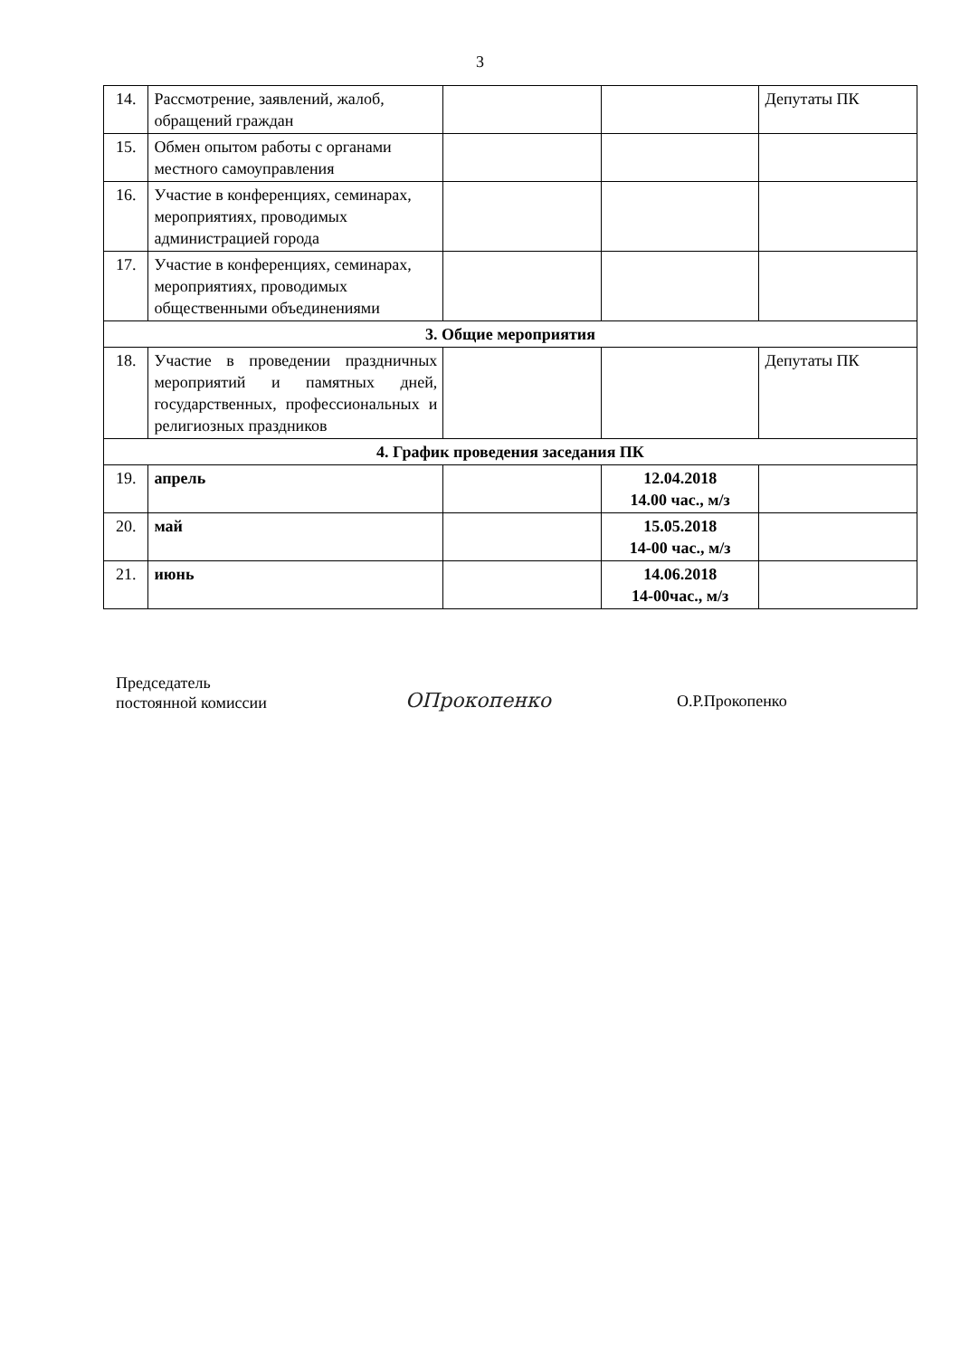3
| 14. | Рассмотрение, заявлений, жалоб, обращений граждан | | | Депутаты ПК |
| 15. | Обмен опытом работы с органами местного самоуправления | | | |
| 16. | Участие в конференциях, семинарах, мероприятиях, проводимых администрацией города | | | |
| 17. | Участие в конференциях, семинарах, мероприятиях, проводимых общественными объединениями | | | |
| 3. Общие мероприятия | | | | |
| 18. | Участие в проведении праздничных мероприятий и памятных дней, государственных, профессиональных и религиозных праздников | | | Депутаты ПК |
| 4. График проведения заседания ПК | | | | |
| 19. | апрель | | 12.04.2018 14.00 час., м/з | |
| 20. | май | | 15.05.2018 14-00 час., м/з | |
| 21. | июнь | | 14.06.2018 14-00час., м/з | |
Председатель
постоянной комиссии
ОПрокопенко
О.Р.Прокопенко